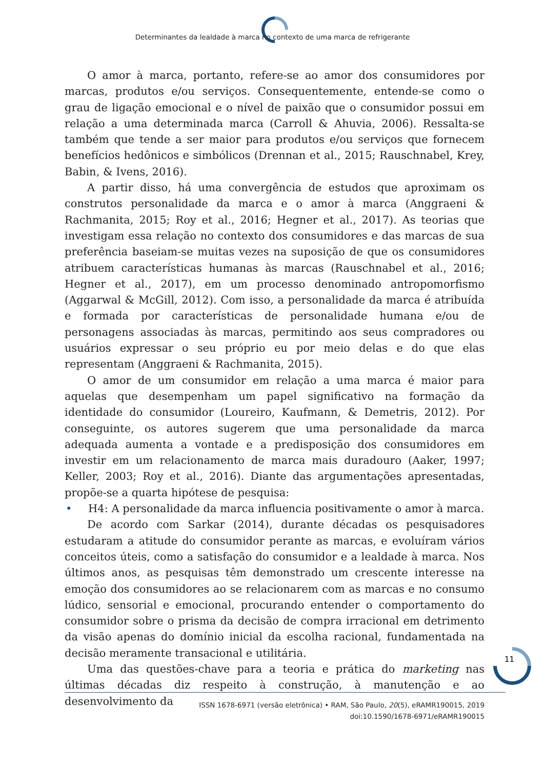Determinantes da lealdade à marca no contexto de uma marca de refrigerante
O amor à marca, portanto, refere-se ao amor dos consumidores por marcas, produtos e/ou serviços. Consequentemente, entende-se como o grau de ligação emocional e o nível de paixão que o consumidor possui em relação a uma determinada marca (Carroll & Ahuvia, 2006). Ressalta-se também que tende a ser maior para produtos e/ou serviços que fornecem benefícios hedônicos e simbólicos (Drennan et al., 2015; Rauschnabel, Krey, Babin, & Ivens, 2016).
A partir disso, há uma convergência de estudos que aproximam os construtos personalidade da marca e o amor à marca (Anggraeni & Rachmanita, 2015; Roy et al., 2016; Hegner et al., 2017). As teorias que investigam essa relação no contexto dos consumidores e das marcas de sua preferência baseiam-se muitas vezes na suposição de que os consumidores atribuem características humanas às marcas (Rauschnabel et al., 2016; Hegner et al., 2017), em um processo denominado antropomorfismo (Aggarwal & McGill, 2012). Com isso, a personalidade da marca é atribuída e formada por características de personalidade humana e/ou de personagens associadas às marcas, permitindo aos seus compradores ou usuários expressar o seu próprio eu por meio delas e do que elas representam (Anggraeni & Rachmanita, 2015).
O amor de um consumidor em relação a uma marca é maior para aquelas que desempenham um papel significativo na formação da identidade do consumidor (Loureiro, Kaufmann, & Demetris, 2012). Por conseguinte, os autores sugerem que uma personalidade da marca adequada aumenta a vontade e a predisposição dos consumidores em investir em um relacionamento de marca mais duradouro (Aaker, 1997; Keller, 2003; Roy et al., 2016). Diante das argumentações apresentadas, propõe-se a quarta hipótese de pesquisa:
• H4: A personalidade da marca influencia positivamente o amor à marca.
De acordo com Sarkar (2014), durante décadas os pesquisadores estudaram a atitude do consumidor perante as marcas, e evoluíram vários conceitos úteis, como a satisfação do consumidor e a lealdade à marca. Nos últimos anos, as pesquisas têm demonstrado um crescente interesse na emoção dos consumidores ao se relacionarem com as marcas e no consumo lúdico, sensorial e emocional, procurando entender o comportamento do consumidor sobre o prisma da decisão de compra irracional em detrimento da visão apenas do domínio inicial da escolha racional, fundamentada na decisão meramente transacional e utilitária.
Uma das questões-chave para a teoria e prática do marketing nas últimas décadas diz respeito à construção, à manutenção e ao desenvolvimento da
11
ISSN 1678-6971 (versão eletrônica) • RAM, São Paulo, 20(5), eRAMR190015, 2019
doi:10.1590/1678-6971/eRAMR190015